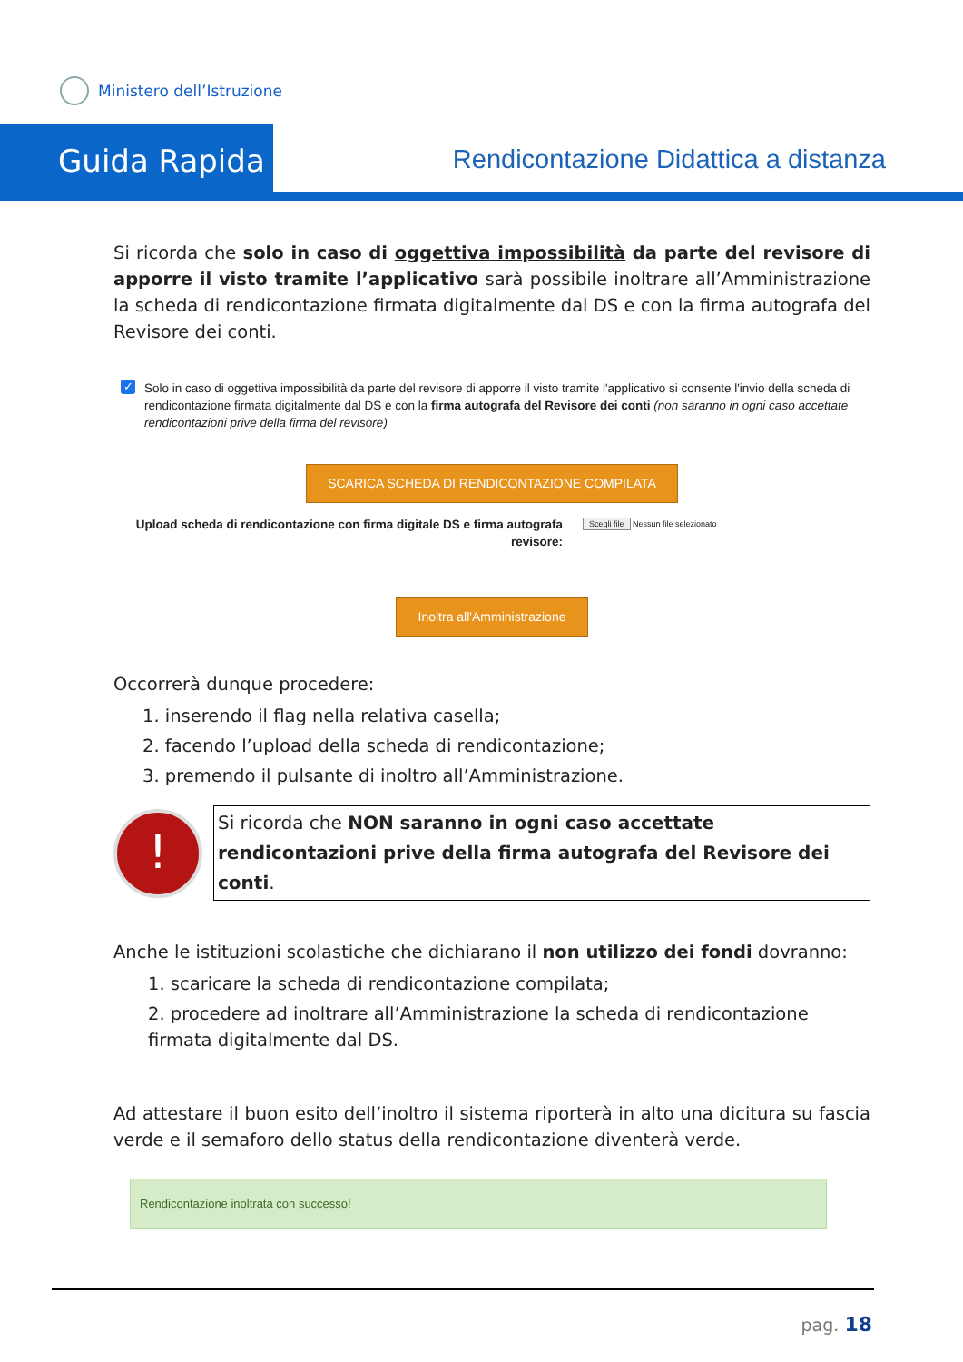Ministero dell’Istruzione
Guida Rapida
Rendicontazione Didattica a distanza
Si ricorda che solo in caso di oggettiva impossibilità da parte del revisore di apporre il visto tramite l’applicativo sarà possibile inoltrare all’Amministrazione la scheda di rendicontazione firmata digitalmente dal DS e con la firma autografa del Revisore dei conti.
✓
Solo in caso di oggettiva impossibilità da parte del revisore di apporre il visto tramite l'applicativo si consente l'invio della scheda di rendicontazione firmata digitalmente dal DS e con la firma autografa del Revisore dei conti (non saranno in ogni caso accettate rendicontazioni prive della firma del revisore)
SCARICA SCHEDA DI RENDICONTAZIONE COMPILATA
Upload scheda di rendicontazione con firma digitale DS e firma autografa revisore:
Scegli file Nessun file selezionato
Inoltra all'Amministrazione
Occorrerà dunque procedere:
1. inserendo il flag nella relativa casella;
2. facendo l’upload della scheda di rendicontazione;
3. premendo il pulsante di inoltro all’Amministrazione.
!
Si ricorda che NON saranno in ogni caso accettate rendicontazioni prive della firma autografa del Revisore dei conti.
Anche le istituzioni scolastiche che dichiarano il non utilizzo dei fondi dovranno:
1. scaricare la scheda di rendicontazione compilata;
2. procedere ad inoltrare all’Amministrazione la scheda di rendicontazione firmata digitalmente dal DS.
Ad attestare il buon esito dell’inoltro il sistema riporterà in alto una dicitura su fascia verde e il semaforo dello status della rendicontazione diventerà verde.
Rendicontazione inoltrata con successo!
pag. 18